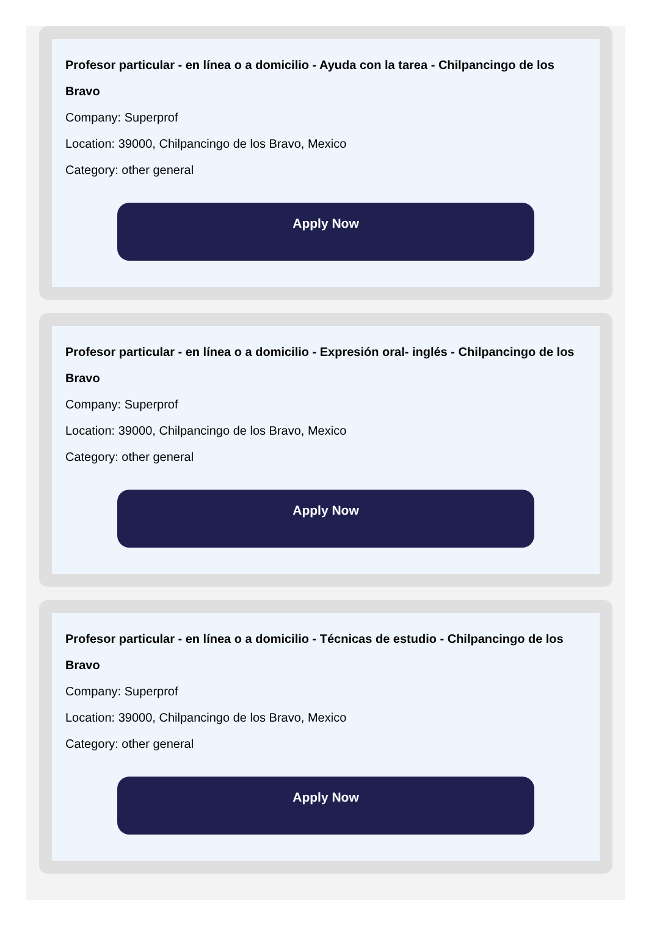Profesor particular - en línea o a domicilio - Ayuda con la tarea - Chilpancingo de los Bravo
Company: Superprof
Location: 39000, Chilpancingo de los Bravo, Mexico
Category: other general
Apply Now
Profesor particular - en línea o a domicilio - Expresión oral- inglés - Chilpancingo de los Bravo
Company: Superprof
Location: 39000, Chilpancingo de los Bravo, Mexico
Category: other general
Apply Now
Profesor particular - en línea o a domicilio - Técnicas de estudio - Chilpancingo de los Bravo
Company: Superprof
Location: 39000, Chilpancingo de los Bravo, Mexico
Category: other general
Apply Now